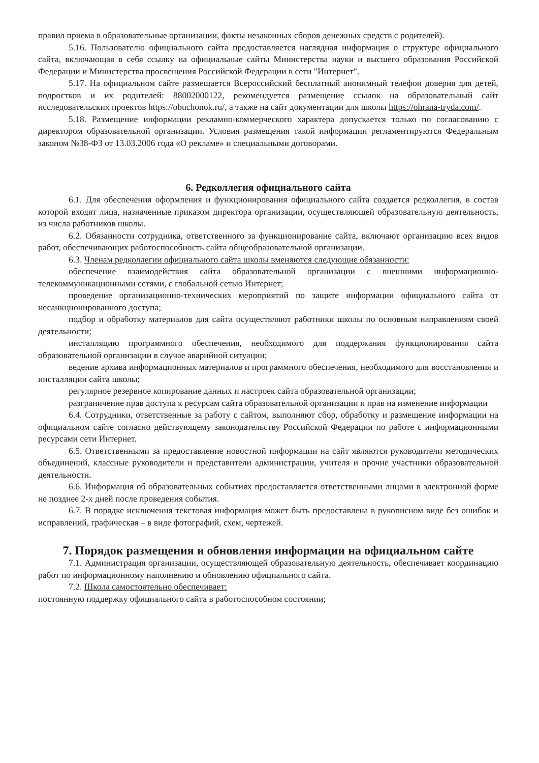правил приема в образовательные организации, факты незаконных сборов денежных средств с родителей).
5.16. Пользователю официального сайта предоставляется наглядная информация о структуре официального сайта, включающая в себя ссылку на официальные сайты Министерства науки и высшего образования Российской Федерации и Министерства просвещения Российской Федерации в сети "Интернет".
5.17. На официальном сайте размещается Всероссийский бесплатный анонимный телефон доверия для детей, подростков и их родителей: 88002000122, рекомендуется размещение ссылок на образовательный сайт исследовательских проектов https://obuchonok.ru/, а также на сайт документации для школы https://ohrana-tryda.com/.
5.18. Размещение информации рекламно-коммерческого характера допускается только по согласованию с директором образовательной организации. Условия размещения такой информации регламентируются Федеральным законом №38-ФЗ от 13.03.2006 года «О рекламе» и специальными договорами.
6. Редколлегия официального сайта
6.1. Для обеспечения оформления и функционирования официального сайта создается редколлегия, в состав которой входят лица, назначенные приказом директора организации, осуществляющей образовательную деятельность, из числа работников школы.
6.2. Обязанности сотрудника, ответственного за функционирование сайта, включают организацию всех видов работ, обеспечивающих работоспособность сайта общеобразовательной организации.
6.3. Членам редколлегии официального сайта школы вменяются следующие обязанности:
обеспечение взаимодействия сайта образовательной организации с внешними информационно-телекоммуникационными сетями, с глобальной сетью Интернет;
проведение организационно-технических мероприятий по защите информации официального сайта от несанкционированного доступа;
подбор и обработку материалов для сайта осуществляют работники школы по основным направлениям своей деятельности;
инсталляцию программного обеспечения, необходимого для поддержания функционирования сайта образовательной организации в случае аварийной ситуации;
ведение архива информационных материалов и программного обеспечения, необходимого для восстановления и инсталляции сайта школы;
регулярное резервное копирование данных и настроек сайта образовательной организации;
разграничение прав доступа к ресурсам сайта образовательной организации и прав на изменение информации
6.4. Сотрудники, ответственные за работу с сайтом, выполняют сбор, обработку и размещение информации на официальном сайте согласно действующему законодательству Российской Федерации по работе с информационными ресурсами сети Интернет.
6.5. Ответственными за предоставление новостной информации на сайт являются руководители методических объединений, классные руководители и представители администрации, учителя и прочие участники образовательной деятельности.
6.6. Информация об образовательных событиях предоставляется ответственными лицами в электронной форме не позднее 2-х дней после проведения события.
6.7. В порядке исключения текстовая информация может быть предоставлена в рукописном виде без ошибок и исправлений, графическая – в виде фотографий, схем, чертежей.
7. Порядок размещения и обновления информации на официальном сайте
7.1. Администрация организации, осуществляющей образовательную деятельность, обеспечивает координацию работ по информационному наполнению и обновлению официального сайта.
7.2. Школа самостоятельно обеспечивает:
постоянную поддержку официального сайта в работоспособном состоянии;